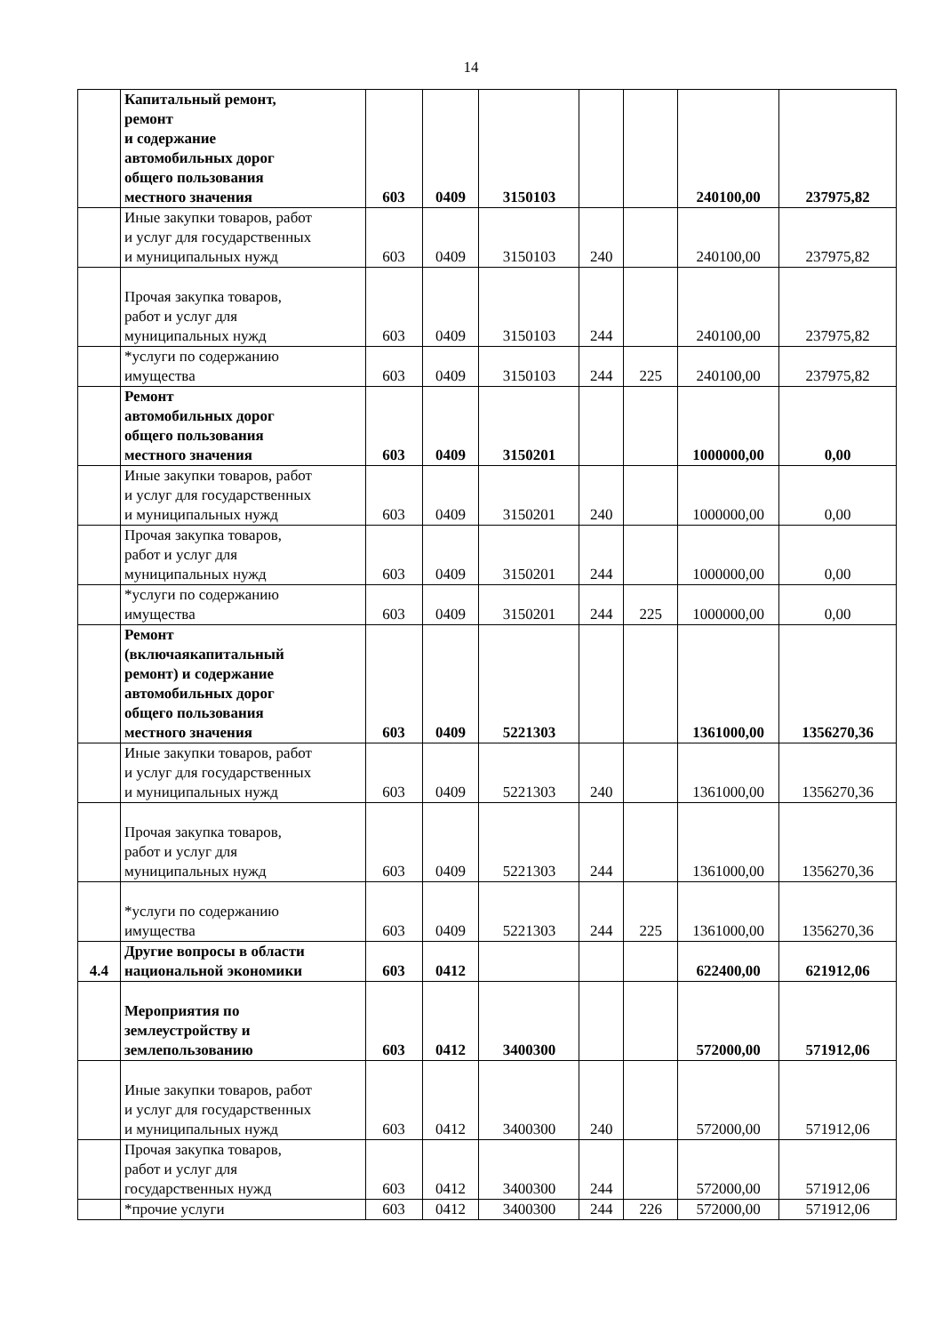14
| | Капитальный ремонт, ремонт и содержание автомобильных дорог общего пользования местного значения | 603 | 0409 | 3150103 | | | 240100,00 | 237975,82 |
| | Иные закупки товаров, работ и услуг для государственных и муниципальных нужд | 603 | 0409 | 3150103 | 240 | | 240100,00 | 237975,82 |
| | Прочая закупка товаров, работ и услуг для муниципальных нужд | 603 | 0409 | 3150103 | 244 | | 240100,00 | 237975,82 |
| | *услуги по содержанию имущества | 603 | 0409 | 3150103 | 244 | 225 | 240100,00 | 237975,82 |
| | Ремонт автомобильных дорог общего пользования местного значения | 603 | 0409 | 3150201 | | | 1000000,00 | 0,00 |
| | Иные закупки товаров, работ и услуг для государственных и муниципальных нужд | 603 | 0409 | 3150201 | 240 | | 1000000,00 | 0,00 |
| | Прочая закупка товаров, работ и услуг для муниципальных нужд | 603 | 0409 | 3150201 | 244 | | 1000000,00 | 0,00 |
| | *услуги по содержанию имущества | 603 | 0409 | 3150201 | 244 | 225 | 1000000,00 | 0,00 |
| | Ремонт (включаякапитальный ремонт) и содержание автомобильных дорог общего пользования местного значения | 603 | 0409 | 5221303 | | | 1361000,00 | 1356270,36 |
| | Иные закупки товаров, работ и услуг для государственных и муниципальных нужд | 603 | 0409 | 5221303 | 240 | | 1361000,00 | 1356270,36 |
| | Прочая закупка товаров, работ и услуг для муниципальных нужд | 603 | 0409 | 5221303 | 244 | | 1361000,00 | 1356270,36 |
| | *услуги по содержанию имущества | 603 | 0409 | 5221303 | 244 | 225 | 1361000,00 | 1356270,36 |
| 4.4 | Другие вопросы в области национальной экономики | 603 | 0412 | | | | 622400,00 | 621912,06 |
| | Мероприятия по землеустройству и землепользованию | 603 | 0412 | 3400300 | | | 572000,00 | 571912,06 |
| | Иные закупки товаров, работ и услуг для государственных и муниципальных нужд | 603 | 0412 | 3400300 | 240 | | 572000,00 | 571912,06 |
| | Прочая закупка товаров, работ и услуг для государственных нужд | 603 | 0412 | 3400300 | 244 | | 572000,00 | 571912,06 |
| | *прочие услуги | 603 | 0412 | 3400300 | 244 | 226 | 572000,00 | 571912,06 |